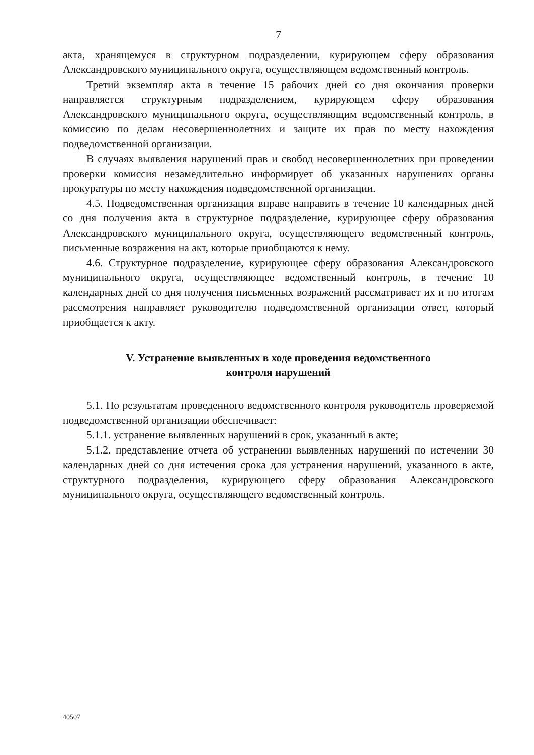7
акта, хранящемуся в структурном подразделении, курирующем сферу образования Александровского муниципального округа, осуществляющем ведомственный контроль.
Третий экземпляр акта в течение 15 рабочих дней со дня окончания проверки направляется структурным подразделением, курирующем сферу образования Александровского муниципального округа, осуществляющим ведомственный контроль, в комиссию по делам несовершеннолетних и защите их прав по месту нахождения подведомственной организации.
В случаях выявления нарушений прав и свобод несовершеннолетних при проведении проверки комиссия незамедлительно информирует об указанных нарушениях органы прокуратуры по месту нахождения подведомственной организации.
4.5. Подведомственная организация вправе направить в течение 10 календарных дней со дня получения акта в структурное подразделение, курирующее сферу образования Александровского муниципального округа, осуществляющего ведомственный контроль, письменные возражения на акт, которые приобщаются к нему.
4.6. Структурное подразделение, курирующее сферу образования Александровского муниципального округа, осуществляющее ведомственный контроль, в течение 10 календарных дней со дня получения письменных возражений рассматривает их и по итогам рассмотрения направляет руководителю подведомственной организации ответ, который приобщается к акту.
V. Устранение выявленных в ходе проведения ведомственного
контроля нарушений
5.1. По результатам проведенного ведомственного контроля руководитель проверяемой подведомственной организации обеспечивает:
5.1.1. устранение выявленных нарушений в срок, указанный в акте;
5.1.2. представление отчета об устранении выявленных нарушений по истечении 30 календарных дней со дня истечения срока для устранения нарушений, указанного в акте, структурного подразделения, курирующего сферу образования Александровского муниципального округа, осуществляющего ведомственный контроль.
40507